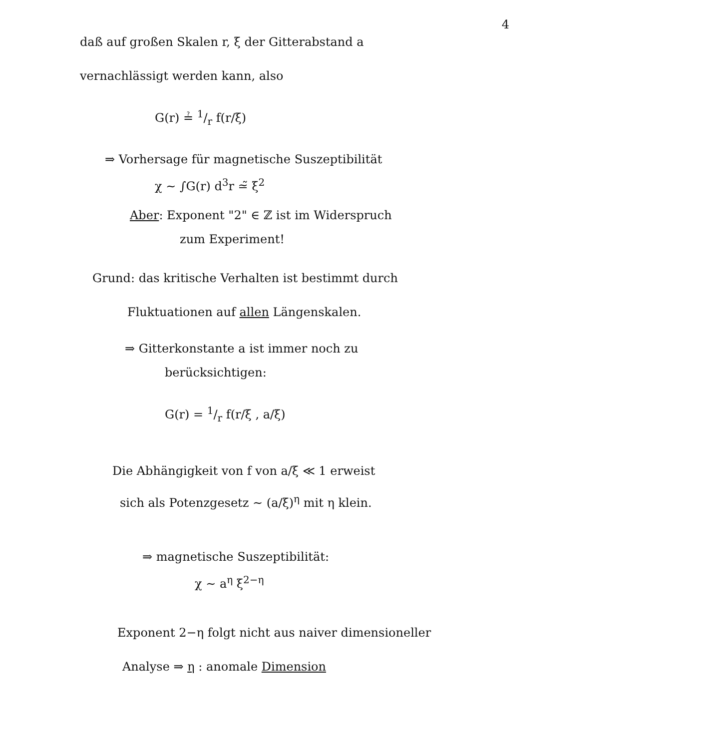4
daß auf großen Skalen r, ξ der Gitterabstand a
vernachlässigt werden kann, also
G(r) ≟ 1/r f(r/ξ)
⇒ Vorhersage für magnetische Suszeptibilität
χ ∼ ∫G(r) d<sup>3</sup>r ≃̃ ξ<sup>2</sup>
Aber: Exponent "2" ∈ ℤ ist im Widerspruch
zum Experiment!
Grund: das kritische Verhalten ist bestimmt durch
Fluktuationen auf allen Längenskalen.
⇒ Gitterkonstante a ist immer noch zu
berücksichtigen:
G(r) = 1/r f(r/ξ , a/ξ)
Die Abhängigkeit von f von a/ξ ≪ 1 erweist
sich als Potenzgesetz ∼ (a/ξ)<sup>η</sup> mit η klein.
⇒ magnetische Suszeptibilität:
χ ∼ a<sup>η</sup> ξ<sup>2−η</sup>
Exponent 2−η folgt nicht aus naiver dimensioneller
Analyse ⇒ η : anomale Dimension